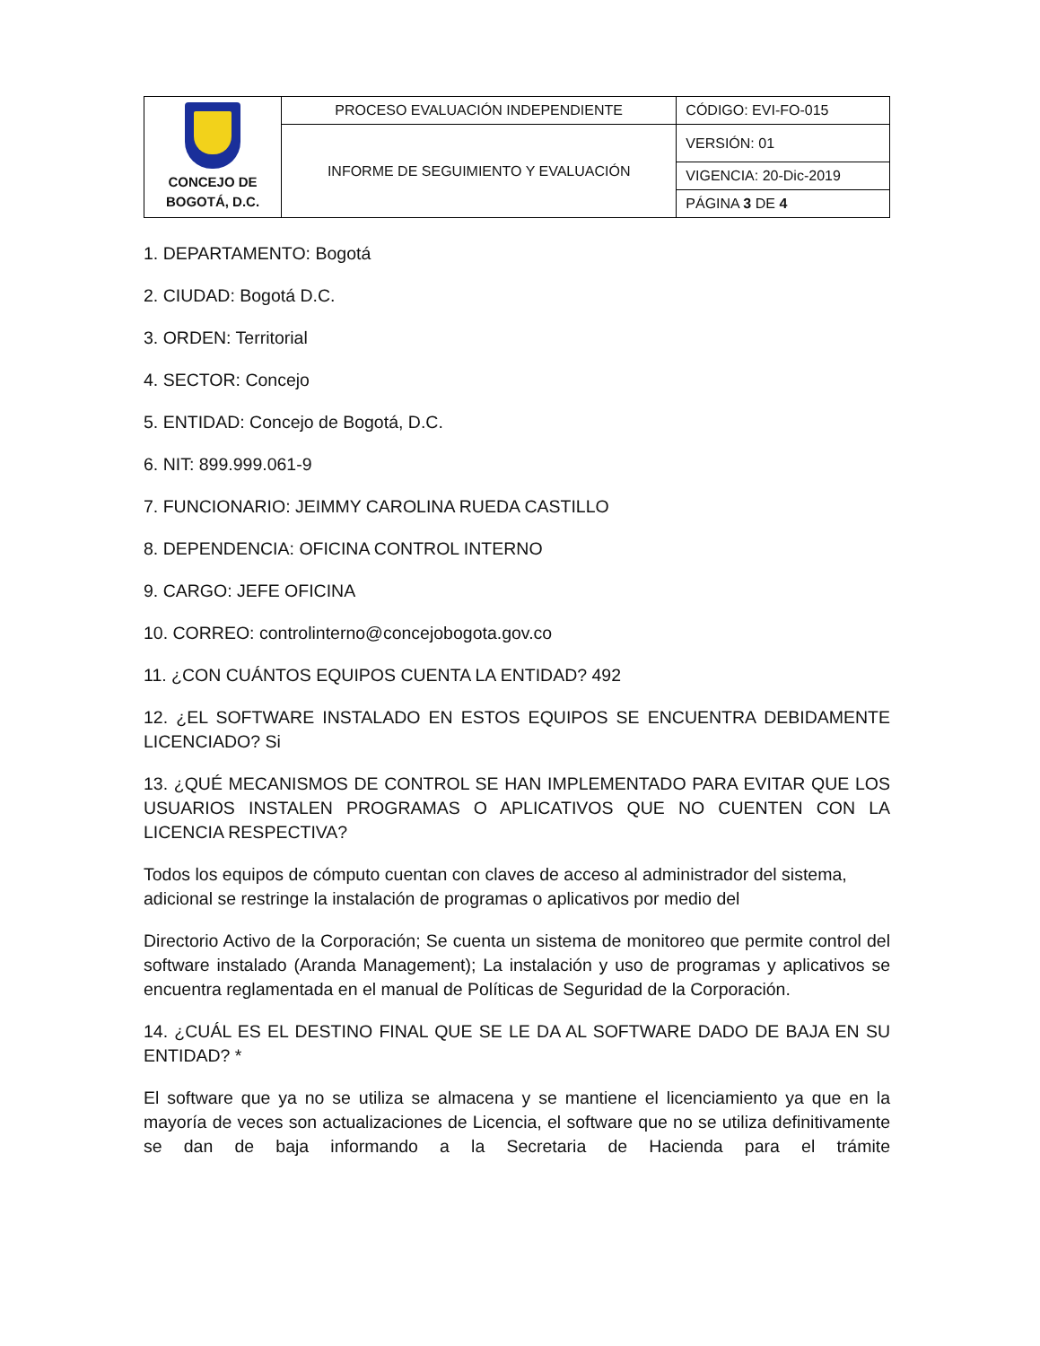| CONCEJO DE BOGOTÁ, D.C. | PROCESO EVALUACIÓN INDEPENDIENTE | CÓDIGO: EVI-FO-015 |
| | INFORME DE SEGUIMIENTO Y EVALUACIÓN | VERSIÓN: 01 |
| | | VIGENCIA: 20-Dic-2019 |
| | | PÁGINA 3 DE 4 |
1. DEPARTAMENTO: Bogotá
2. CIUDAD: Bogotá D.C.
3. ORDEN: Territorial
4. SECTOR: Concejo
5. ENTIDAD: Concejo de Bogotá, D.C.
6. NIT: 899.999.061-9
7. FUNCIONARIO: JEIMMY CAROLINA RUEDA CASTILLO
8. DEPENDENCIA: OFICINA CONTROL INTERNO
9. CARGO: JEFE OFICINA
10. CORREO: controlinterno@concejobogota.gov.co
11. ¿CON CUÁNTOS EQUIPOS CUENTA LA ENTIDAD? 492
12. ¿EL SOFTWARE INSTALADO EN ESTOS EQUIPOS SE ENCUENTRA DEBIDAMENTE LICENCIADO? Si
13. ¿QUÉ MECANISMOS DE CONTROL SE HAN IMPLEMENTADO PARA EVITAR QUE LOS USUARIOS INSTALEN PROGRAMAS O APLICATIVOS QUE NO CUENTEN CON LA LICENCIA RESPECTIVA?
Todos los equipos de cómputo cuentan con claves de acceso al administrador del sistema, adicional se restringe la instalación de programas o aplicativos por medio del
Directorio Activo de la Corporación; Se cuenta un sistema de monitoreo que permite control del software instalado (Aranda Management); La instalación y uso de programas y aplicativos se encuentra reglamentada en el manual de Políticas de Seguridad de la Corporación.
14. ¿CUÁL ES EL DESTINO FINAL QUE SE LE DA AL SOFTWARE DADO DE BAJA EN SU ENTIDAD? *
El software que ya no se utiliza se almacena y se mantiene el licenciamiento ya que en la mayoría de veces son actualizaciones de Licencia, el software que no se utiliza definitivamente se dan de baja informando a la Secretaria de Hacienda para el trámite